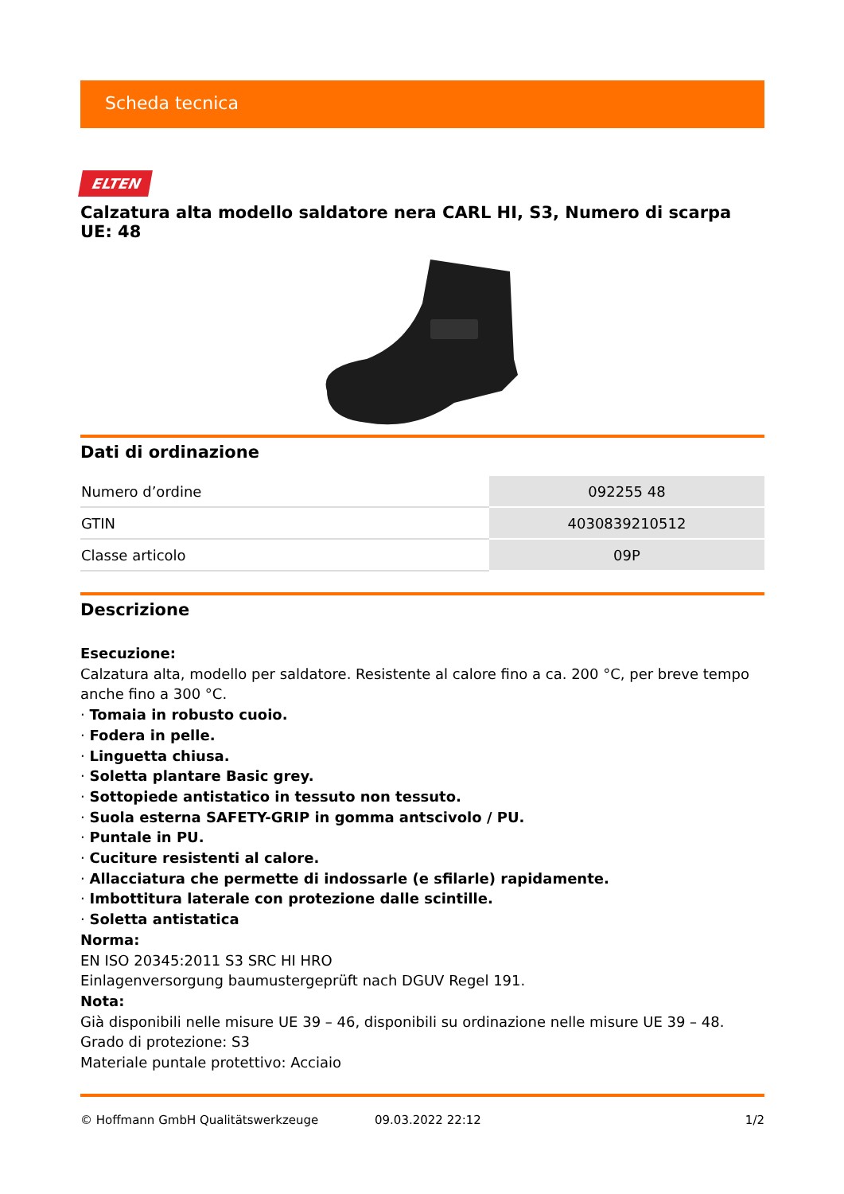Scheda tecnica
ELTEN
Calzatura alta modello saldatore nera CARL HI, S3, Numero di scarpa UE: 48
Dati di ordinazione
| Numero d’ordine | 092255 48 |
| GTIN | 4030839210512 |
| Classe articolo | 09P |
Descrizione
Esecuzione:
Calzatura alta, modello per saldatore. Resistente al calore fino a ca. 200 °C, per breve tempo anche fino a 300 °C.
· Tomaia in robusto cuoio.
· Fodera in pelle.
· Linguetta chiusa.
· Soletta plantare Basic grey.
· Sottopiede antistatico in tessuto non tessuto.
· Suola esterna SAFETY-GRIP in gomma antscivolo / PU.
· Puntale in PU.
· Cuciture resistenti al calore.
· Allacciatura che permette di indossarle (e sfilarle) rapidamente.
· Imbottitura laterale con protezione dalle scintille.
· Soletta antistatica
Norma:
EN ISO 20345:2011 S3 SRC HI HRO
Einlagenversorgung baumustergeprüft nach DGUV Regel 191.
Nota:
Già disponibili nelle misure UE 39 – 46, disponibili su ordinazione nelle misure UE 39 – 48.
Grado di protezione: S3
Materiale puntale protettivo: Acciaio
© Hoffmann GmbH Qualitätswerkzeuge 09.03.2022 22:12 1/2